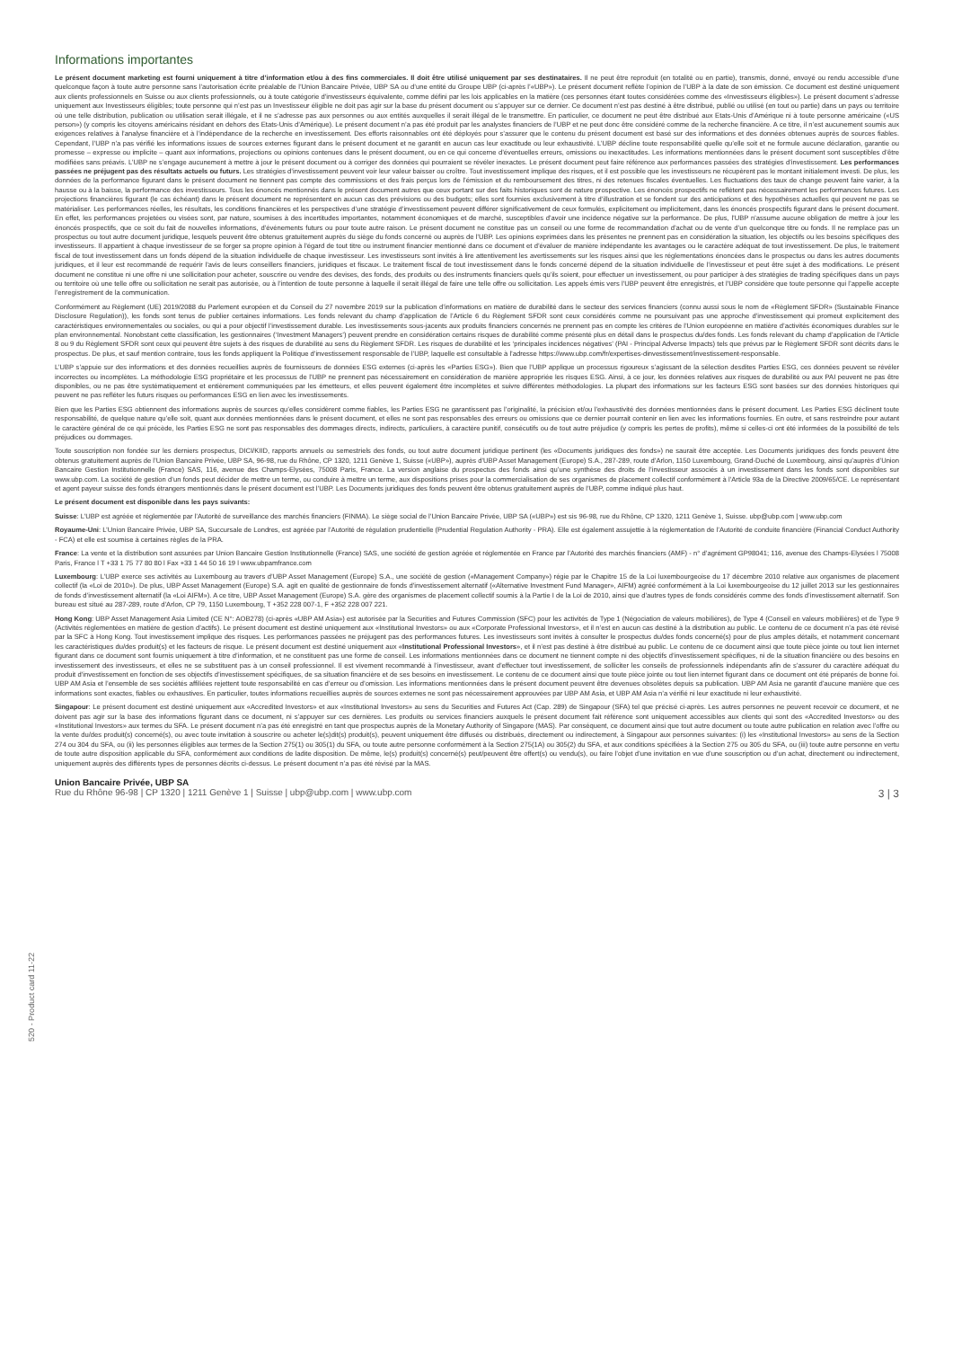520 - Product card 11-22
Informations importantes
Le présent document marketing est fourni uniquement à titre d’information et/ou à des fins commerciales. Il doit être utilisé uniquement par ses destinataires. Il ne peut être reproduit (en totalité ou en partie), transmis, donné, envoyé ou rendu accessible d’une quelconque façon à toute autre personne sans l’autorisation écrite préalable de l’Union Bancaire Privée, UBP SA ou d’une entité du Groupe UBP (ci-après l’«UBP»). Le présent document reflète l’opinion de l’UBP à la date de son émission. Ce document est destiné uniquement aux clients professionnels en Suisse ou aux clients professionnels, ou à toute catégorie d’investisseurs équivalente, comme défini par les lois applicables en la matière (ces personnes étant toutes considérées comme des «Investisseurs éligibles»). Le présent document s’adresse uniquement aux Investisseurs éligibles; toute personne qui n’est pas un Investisseur éligible ne doit pas agir sur la base du présent document ou s’appuyer sur ce dernier. Ce document n’est pas destiné à être distribué, publié ou utilisé (en tout ou partie) dans un pays ou territoire où une telle distribution, publication ou utilisation serait illégale, et il ne s’adresse pas aux personnes ou aux entités auxquelles il serait illégal de le transmettre. En particulier, ce document ne peut être distribué aux Etats-Unis d’Amérique ni à toute personne américaine («US person») (y compris les citoyens américains résidant en dehors des Etats-Unis d’Amérique). Le présent document n’a pas été produit par les analystes financiers de l’UBP et ne peut donc être considéré comme de la recherche financière. A ce titre, il n’est aucunement soumis aux exigences relatives à l’analyse financière et à l’indépendance de la recherche en investissement. Des efforts raisonnables ont été déployés pour s’assurer que le contenu du présent document est basé sur des informations et des données obtenues auprès de sources fiables. Cependant, l’UBP n’a pas vérifié les informations issues de sources externes figurant dans le présent document et ne garantit en aucun cas leur exactitude ou leur exhaustivité. L’UBP décline toute responsabilité quelle qu’elle soit et ne formule aucune déclaration, garantie ou promesse – expresse ou implicite – quant aux informations, projections ou opinions contenues dans le présent document, ou en ce qui concerne d’éventuelles erreurs, omissions ou inexactitudes. Les informations mentionnées dans le présent document sont susceptibles d’être modifiées sans préavis. L’UBP ne s’engage aucunement à mettre à jour le présent document ou à corriger des données qui pourraient se révéler inexactes. Le présent document peut faire référence aux performances passées des stratégies d’investissement. Les performances passées ne préjugent pas des résultats actuels ou futurs. Les stratégies d’investissement peuvent voir leur valeur baisser ou croître. Tout investissement implique des risques, et il est possible que les investisseurs ne récupèrent pas le montant initialement investi. De plus, les données de la performance figurant dans le présent document ne tiennent pas compte des commissions et des frais perçus lors de l’émission et du remboursement des titres, ni des retenues fiscales éventuelles. Les fluctuations des taux de change peuvent faire varier, à la hausse ou à la baisse, la performance des investisseurs. Tous les énoncés mentionnés dans le présent document autres que ceux portant sur des faits historiques sont de nature prospective. Les énoncés prospectifs ne reflètent pas nécessairement les performances futures. Les projections financières figurant (le cas échéant) dans le présent document ne représentent en aucun cas des prévisions ou des budgets; elles sont fournies exclusivement à titre d’illustration et se fondent sur des anticipations et des hypothèses actuelles qui peuvent ne pas se matérialiser. Les performances réelles, les résultats, les conditions financières et les perspectives d’une stratégie d’investissement peuvent différer significativement de ceux formulés, explicitement ou implicitement, dans les énoncés prospectifs figurant dans le présent document. En effet, les performances projetées ou visées sont, par nature, soumises à des incertitudes importantes, notamment économiques et de marché, susceptibles d’avoir une incidence négative sur la performance. De plus, l’UBP n’assume aucune obligation de mettre à jour les énoncés prospectifs, que ce soit du fait de nouvelles informations, d’événements futurs ou pour toute autre raison. Le présent document ne constitue pas un conseil ou une forme de recommandation d’achat ou de vente d’un quelconque titre ou fonds. Il ne remplace pas un prospectus ou tout autre document juridique, lesquels peuvent être obtenus gratuitement auprès du siège du fonds concerné ou auprès de l’UBP. Les opinions exprimées dans les présentes ne prennent pas en considération la situation, les objectifs ou les besoins spécifiques des investisseurs. Il appartient à chaque investisseur de se forger sa propre opinion à l’égard de tout titre ou instrument financier mentionné dans ce document et d’évaluer de manière indépendante les avantages ou le caractère adéquat de tout investissement. De plus, le traitement fiscal de tout investissement dans un fonds dépend de la situation individuelle de chaque investisseur. Les investisseurs sont invités à lire attentivement les avertissements sur les risques ainsi que les réglementations énoncées dans le prospectus ou dans les autres documents juridiques, et il leur est recommandé de requérir l’avis de leurs conseillers financiers, juridiques et fiscaux. Le traitement fiscal de tout investissement dans le fonds concerné dépend de la situation individuelle de l’investisseur et peut être sujet à des modifications. Le présent document ne constitue ni une offre ni une sollicitation pour acheter, souscrire ou vendre des devises, des fonds, des produits ou des instruments financiers quels qu’ils soient, pour effectuer un investissement, ou pour participer à des stratégies de trading spécifiques dans un pays ou territoire où une telle offre ou sollicitation ne serait pas autorisée, ou à l’intention de toute personne à laquelle il serait illégal de faire une telle offre ou sollicitation. Les appels émis vers l’UBP peuvent être enregistrés, et l’UBP considère que toute personne qui l’appelle accepte l’enregistrement de la communication.
Conformément au Règlement (UE) 2019/2088 du Parlement européen et du Conseil du 27 novembre 2019 sur la publication d’informations en matière de durabilité dans le secteur des services financiers (connu aussi sous le nom de «Règlement SFDR» (Sustainable Finance Disclosure Regulation)), les fonds sont tenus de publier certaines informations. Les fonds relevant du champ d’application de l’Article 6 du Règlement SFDR sont ceux considérés comme ne poursuivant pas une approche d’investissement qui promeut explicitement des caractéristiques environnementales ou sociales, ou qui a pour objectif l’investissement durable. Les investissements sous-jacents aux produits financiers concernés ne prennent pas en compte les critères de l’Union européenne en matière d’activités économiques durables sur le plan environnemental. Nonobstant cette classification, les gestionnaires (‘Investment Managers’) peuvent prendre en considération certains risques de durabilité comme présenté plus en détail dans le prospectus du/des fonds. Les fonds relevant du champ d’application de l’Article 8 ou 9 du Règlement SFDR sont ceux qui peuvent être sujets à des risques de durabilité au sens du Règlement SFDR. Les risques de durabilité et les ‘principales incidences négatives’ (PAI - Principal Adverse Impacts) tels que prévus par le Règlement SFDR sont décrits dans le prospectus. De plus, et sauf mention contraire, tous les fonds appliquent la Politique d’investissement responsable de l’UBP, laquelle est consultable à l’adresse https://www.ubp.com/fr/expertises-dinvestissement/investissement-responsable.
L’UBP s’appuie sur des informations et des données recueillies auprès de fournisseurs de données ESG externes (ci-après les «Parties ESG»). Bien que l’UBP applique un processus rigoureux s’agissant de la sélection desdites Parties ESG, ces données peuvent se révéler incorrectes ou incomplètes. La méthodologie ESG propriétaire et les processus de l’UBP ne prennent pas nécessairement en considération de manière appropriée les risques ESG. Ainsi, à ce jour, les données relatives aux risques de durabilité ou aux PAI peuvent ne pas être disponibles, ou ne pas être systématiquement et entièrement communiquées par les émetteurs, et elles peuvent également être incomplètes et suivre différentes méthodologies. La plupart des informations sur les facteurs ESG sont basées sur des données historiques qui peuvent ne pas refléter les futurs risques ou performances ESG en lien avec les investissements.
Bien que les Parties ESG obtiennent des informations auprès de sources qu’elles considèrent comme fiables, les Parties ESG ne garantissent pas l’originalité, la précision et/ou l’exhaustivité des données mentionnées dans le présent document. Les Parties ESG déclinent toute responsabilité, de quelque nature qu’elle soit, quant aux données mentionnées dans le présent document, et elles ne sont pas responsables des erreurs ou omissions que ce dernier pourrait contenir en lien avec les informations fournies. En outre, et sans restreindre pour autant le caractère général de ce qui précède, les Parties ESG ne sont pas responsables des dommages directs, indirects, particuliers, à caractère punitif, consécutifs ou de tout autre préjudice (y compris les pertes de profits), même si celles-ci ont été informées de la possibilité de tels préjudices ou dommages.
Toute souscription non fondée sur les derniers prospectus, DICI/KIID, rapports annuels ou semestriels des fonds, ou tout autre document juridique pertinent (les «Documents juridiques des fonds») ne saurait être acceptée. Les Documents juridiques des fonds peuvent être obtenus gratuitement auprès de l’Union Bancaire Privée, UBP SA, 96-98, rue du Rhône, CP 1320, 1211 Genève 1, Suisse («UBP»), auprès d’UBP Asset Management (Europe) S.A., 287-289, route d’Arlon, 1150 Luxembourg, Grand-Duché de Luxembourg, ainsi qu’auprès d’Union Bancaire Gestion Institutionnelle (France) SAS, 116, avenue des Champs-Elysées, 75008 Paris, France. La version anglaise du prospectus des fonds ainsi qu’une synthèse des droits de l’investisseur associés à un investissement dans les fonds sont disponibles sur www.ubp.com. La société de gestion d’un fonds peut décider de mettre un terme, ou conduire à mettre un terme, aux dispositions prises pour la commercialisation de ses organismes de placement collectif conformément à l’Article 93a de la Directive 2009/65/CE. Le représentant et agent payeur suisse des fonds étrangers mentionnés dans le présent document est l’UBP. Les Documents juridiques des fonds peuvent être obtenus gratuitement auprès de l’UBP, comme indiqué plus haut.
Le présent document est disponible dans les pays suivants:
Suisse: L’UBP est agréée et réglementée par l’Autorité de surveillance des marchés financiers (FINMA). Le siège social de l’Union Bancaire Privée, UBP SA («UBP») est sis 96-98, rue du Rhône, CP 1320, 1211 Genève 1, Suisse. ubp@ubp.com | www.ubp.com
Royaume-Uni: L’Union Bancaire Privée, UBP SA, Succursale de Londres, est agréée par l’Autorité de régulation prudentielle (Prudential Regulation Authority - PRA). Elle est également assujettie à la réglementation de l’Autorité de conduite financière (Financial Conduct Authority - FCA) et elle est soumise à certaines règles de la PRA.
France: La vente et la distribution sont assurées par Union Bancaire Gestion Institutionnelle (France) SAS, une société de gestion agréée et réglementée en France par l’Autorité des marchés financiers (AMF) - n° d’agrément GP98041; 116, avenue des Champs-Elysées l 75008 Paris, France l T +33 1 75 77 80 80 l Fax +33 1 44 50 16 19 l www.ubpamfrance.com
Luxembourg: L’UBP exerce ses activités au Luxembourg au travers d’UBP Asset Management (Europe) S.A., une société de gestion («Management Company») régie par le Chapitre 15 de la Loi luxembourgeoise du 17 décembre 2010 relative aux organismes de placement collectif (la «Loi de 2010»). De plus, UBP Asset Management (Europe) S.A. agit en qualité de gestionnaire de fonds d’investissement alternatif («Alternative Investment Fund Manager», AIFM) agréé conformément à la Loi luxembourgeoise du 12 juillet 2013 sur les gestionnaires de fonds d’investissement alternatif (la «Loi AIFM»). A ce titre, UBP Asset Management (Europe) S.A. gère des organismes de placement collectif soumis à la Partie I de la Loi de 2010, ainsi que d’autres types de fonds considérés comme des fonds d’investissement alternatif. Son bureau est situé au 287-289, route d’Arlon, CP 79, 1150 Luxembourg, T +352 228 007-1, F +352 228 007 221.
Hong Kong: UBP Asset Management Asia Limited (CE N°: AOB278) (ci-après «UBP AM Asia») est autorisée par la Securities and Futures Commission (SFC) pour les activités de Type 1 (Négociation de valeurs mobilières), de Type 4 (Conseil en valeurs mobilières) et de Type 9 (Activités réglementées en matière de gestion d’actifs). Le présent document est destiné uniquement aux «Institutional Investors» ou aux «Corporate Professional Investors», et il n’est en aucun cas destiné à la distribution au public. Le contenu de ce document n’a pas été révisé par la SFC à Hong Kong. Tout investissement implique des risques. Les performances passées ne préjugent pas des performances futures. Les investisseurs sont invités à consulter le prospectus du/des fonds concerné(s) pour de plus amples détails, et notamment concernant les caractéristiques du/des produit(s) et les facteurs de risque. Le présent document est destiné uniquement aux «Institutional Professional Investors», et il n’est pas destiné à être distribué au public. Le contenu de ce document ainsi que toute pièce jointe ou tout lien internet figurant dans ce document sont fournis uniquement à titre d’information, et ne constituent pas une forme de conseil. Les informations mentionnées dans ce document ne tiennent compte ni des objectifs d’investissement spécifiques, ni de la situation financière ou des besoins en investissement des investisseurs, et elles ne se substituent pas à un conseil professionnel. Il est vivement recommandé à l’investisseur, avant d’effectuer tout investissement, de solliciter les conseils de professionnels indépendants afin de s’assurer du caractère adéquat du produit d’investissement en fonction de ses objectifs d’investissement spécifiques, de sa situation financière et de ses besoins en investissement. Le contenu de ce document ainsi que toute pièce jointe ou tout lien internet figurant dans ce document ont été préparés de bonne foi. UBP AM Asia et l’ensemble de ses sociétés affiliées rejettent toute responsabilité en cas d’erreur ou d’omission. Les informations mentionnées dans le présent document peuvent être devenues obsolètes depuis sa publication. UBP AM Asia ne garantit d’aucune manière que ces informations sont exactes, fiables ou exhaustives. En particulier, toutes informations recueillies auprès de sources externes ne sont pas nécessairement approuvées par UBP AM Asia, et UBP AM Asia n’a vérifié ni leur exactitude ni leur exhaustivité.
Singapour: Le présent document est destiné uniquement aux «Accredited Investors» et aux «Institutional Investors» au sens du Securities and Futures Act (Cap. 289) de Singapour (SFA) tel que précisé ci-après. Les autres personnes ne peuvent recevoir ce document, et ne doivent pas agir sur la base des informations figurant dans ce document, ni s’appuyer sur ces dernières. Les produits ou services financiers auxquels le présent document fait référence sont uniquement accessibles aux clients qui sont des «Accredited Investors» ou des «Institutional Investors» aux termes du SFA. Le présent document n’a pas été enregistré en tant que prospectus auprès de la Monetary Authority of Singapore (MAS). Par conséquent, ce document ainsi que tout autre document ou toute autre publication en relation avec l’offre ou la vente du/des produit(s) concerné(s), ou avec toute invitation à souscrire ou acheter le(s)dit(s) produit(s), peuvent uniquement être diffusés ou distribués, directement ou indirectement, à Singapour aux personnes suivantes: (i) les «Institutional Investors» au sens de la Section 274 ou 304 du SFA, ou (ii) les personnes éligibles aux termes de la Section 275(1) ou 305(1) du SFA, ou toute autre personne conformément à la Section 275(1A) ou 305(2) du SFA, et aux conditions spécifiées à la Section 275 ou 305 du SFA, ou (iii) toute autre personne en vertu de toute autre disposition applicable du SFA, conformément aux conditions de ladite disposition. De même, le(s) produit(s) concerné(s) peut/peuvent être offert(s) ou vendu(s), ou faire l’objet d’une invitation en vue d’une souscription ou d’un achat, directement ou indirectement, uniquement auprès des différents types de personnes décrits ci-dessus. Le présent document n’a pas été révisé par la MAS.
Union Bancaire Privée, UBP SA
Rue du Rhône 96-98 | CP 1320 | 1211 Genève 1 | Suisse | ubp@ubp.com | www.ubp.com 3 | 3